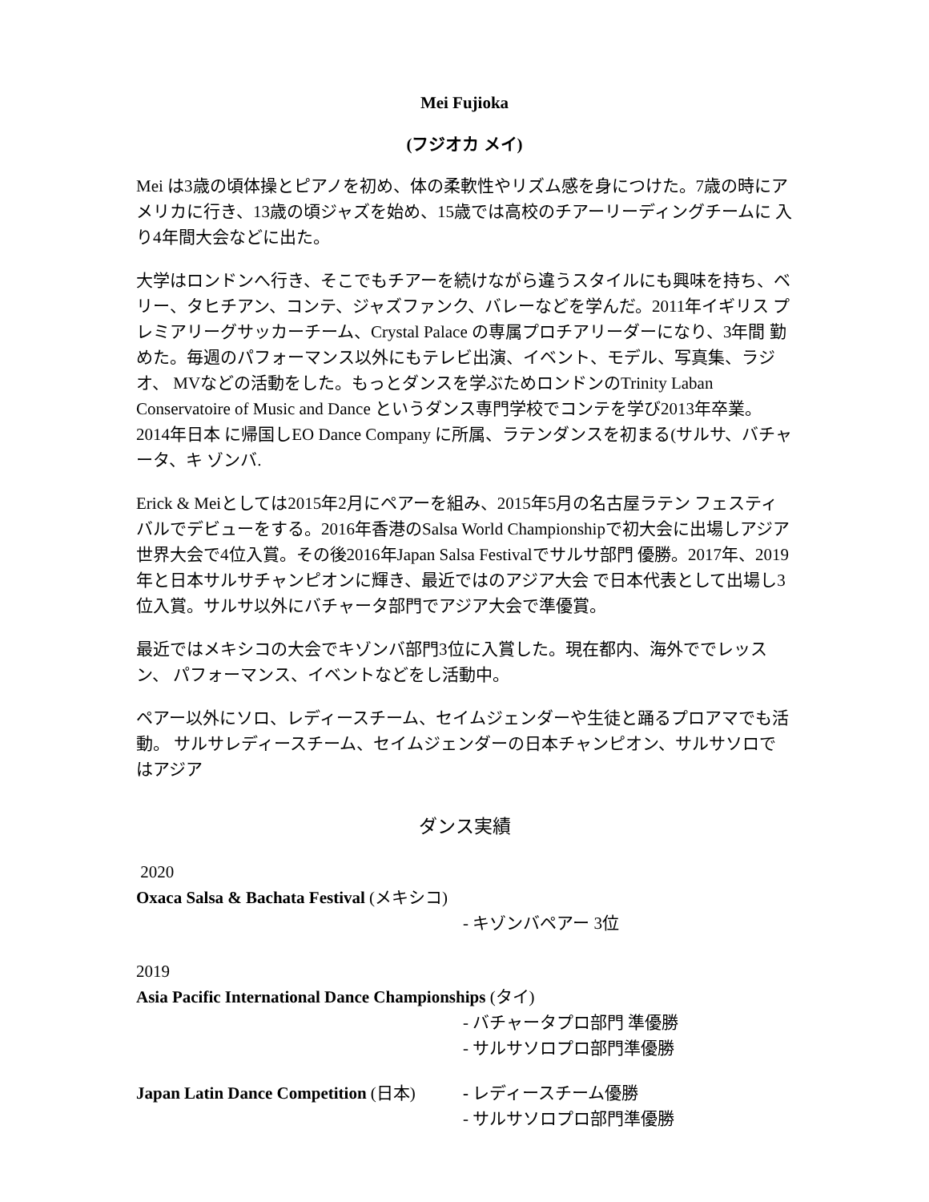Mei Fujioka
(フジオカ メイ)
Mei は3歳の頃体操とピアノを初め、体の柔軟性やリズム感を身につけた。7歳の時にア メリカに行き、13歳の頃ジャズを始め、15歳では高校のチアーリーディングチームに 入り4年間大会などに出た。
大学はロンドンへ行き、そこでもチアーを続けながら違うスタイルにも興味を持ち、ベ リー、タヒチアン、コンテ、ジャズファンク、バレーなどを学んだ。2011年イギリス プレミアリーグサッカーチーム、Crystal Palace の専属プロチアリーダーになり、3年間 勤めた。毎週のパフォーマンス以外にもテレビ出演、イベント、モデル、写真集、ラジオ、 MVなどの活動をした。もっとダンスを学ぶためロンドンのTrinity Laban Conservatoire of Music and Dance というダンス専門学校でコンテを学び2013年卒業。2014年日本 に帰国しEO Dance Company に所属、ラテンダンスを初まる(サルサ、バチャータ、キ ゾンバ.
Erick & Meiとしては2015年2月にペアーを組み、2015年5月の名古屋ラテン フェスティバルでデビューをする。2016年香港のSalsa World Championshipで初大会に出場しアジア世界大会で4位入賞。その後2016年Japan Salsa Festivalでサルサ部門 優勝。2017年、2019年と日本サルサチャンピオンに輝き、最近ではのアジア大会 で日本代表として出場し3位入賞。サルサ以外にバチャータ部門でアジア大会で準優賞。
最近ではメキシコの大会でキゾンバ部門3位に入賞した。現在都内、海外ででレッスン、 パフォーマンス、イベントなどをし活動中。
ペアー以外にソロ、レディースチーム、セイムジェンダーや生徒と踊るプロアマでも活動。 サルサレディースチーム、セイムジェンダーの日本チャンピオン、サルサソロではアジア
ダンス実績
2020
Oxaca Salsa & Bachata Festival (メキシコ)
- キゾンバペアー 3位
2019
Asia Pacific International Dance Championships (タイ)
- バチャータプロ部門 準優勝
- サルサソロプロ部門準優勝
Japan Latin Dance Competition (日本)
- レディースチーム優勝
- サルサソロプロ部門準優勝